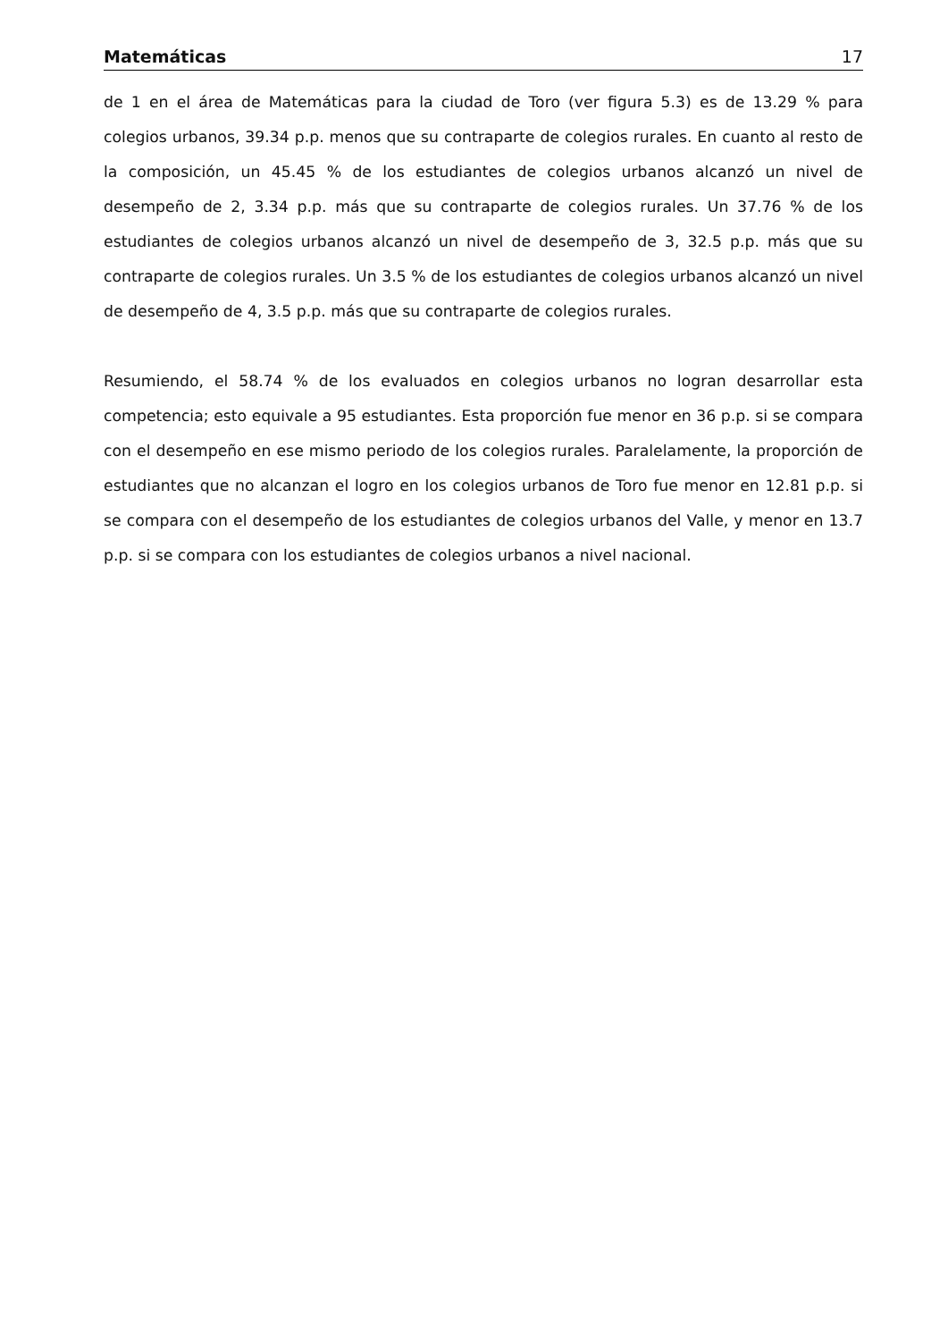Matemáticas 17
de 1 en el área de Matemáticas para la ciudad de Toro (ver figura 5.3) es de 13.29 % para colegios urbanos, 39.34 p.p. menos que su contraparte de colegios rurales. En cuanto al resto de la composición, un 45.45 % de los estudiantes de colegios urbanos alcanzó un nivel de desempeño de 2, 3.34 p.p. más que su contraparte de colegios rurales. Un 37.76 % de los estudiantes de colegios urbanos alcanzó un nivel de desempeño de 3, 32.5 p.p. más que su contraparte de colegios rurales. Un 3.5 % de los estudiantes de colegios urbanos alcanzó un nivel de desempeño de 4, 3.5 p.p. más que su contraparte de colegios rurales.
Resumiendo, el 58.74 % de los evaluados en colegios urbanos no logran desarrollar esta competencia; esto equivale a 95 estudiantes. Esta proporción fue menor en 36 p.p. si se compara con el desempeño en ese mismo periodo de los colegios rurales. Paralelamente, la proporción de estudiantes que no alcanzan el logro en los colegios urbanos de Toro fue menor en 12.81 p.p. si se compara con el desempeño de los estudiantes de colegios urbanos del Valle, y menor en 13.7 p.p. si se compara con los estudiantes de colegios urbanos a nivel nacional.